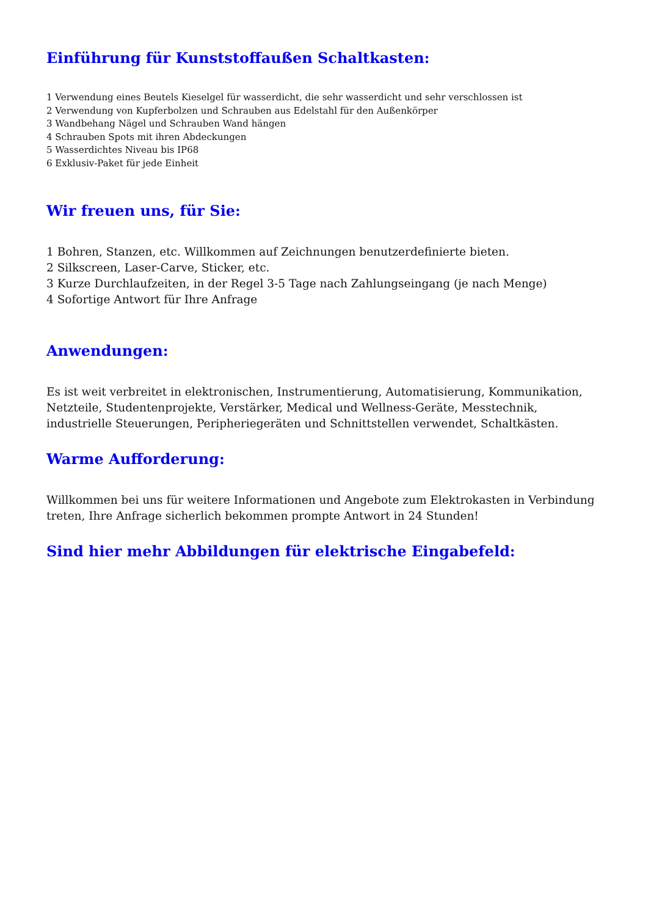Einführung für Kunststoffaußen Schaltkasten:
1 Verwendung eines Beutels Kieselgel für wasserdicht, die sehr wasserdicht und sehr verschlossen ist
2 Verwendung von Kupferbolzen und Schrauben aus Edelstahl für den Außenkörper
3 Wandbehang Nägel und Schrauben Wand hängen
4 Schrauben Spots mit ihren Abdeckungen
5 Wasserdichtes Niveau bis IP68
6 Exklusiv-Paket für jede Einheit
Wir freuen uns, für Sie:
1 Bohren, Stanzen, etc. Willkommen auf Zeichnungen benutzerdefinierte bieten.
2 Silkscreen, Laser-Carve, Sticker, etc.
3 Kurze Durchlaufzeiten, in der Regel 3-5 Tage nach Zahlungseingang (je nach Menge)
4 Sofortige Antwort für Ihre Anfrage
Anwendungen:
Es ist weit verbreitet in elektronischen, Instrumentierung, Automatisierung, Kommunikation, Netzteile, Studentenprojekte, Verstärker, Medical und Wellness-Geräte, Messtechnik, industrielle Steuerungen, Peripheriegeräten und Schnittstellen verwendet, Schaltkästen.
Warme Aufforderung:
Willkommen bei uns für weitere Informationen und Angebote zum Elektrokasten in Verbindung treten, Ihre Anfrage sicherlich bekommen prompte Antwort in 24 Stunden!
Sind hier mehr Abbildungen für elektrische Eingabefeld: